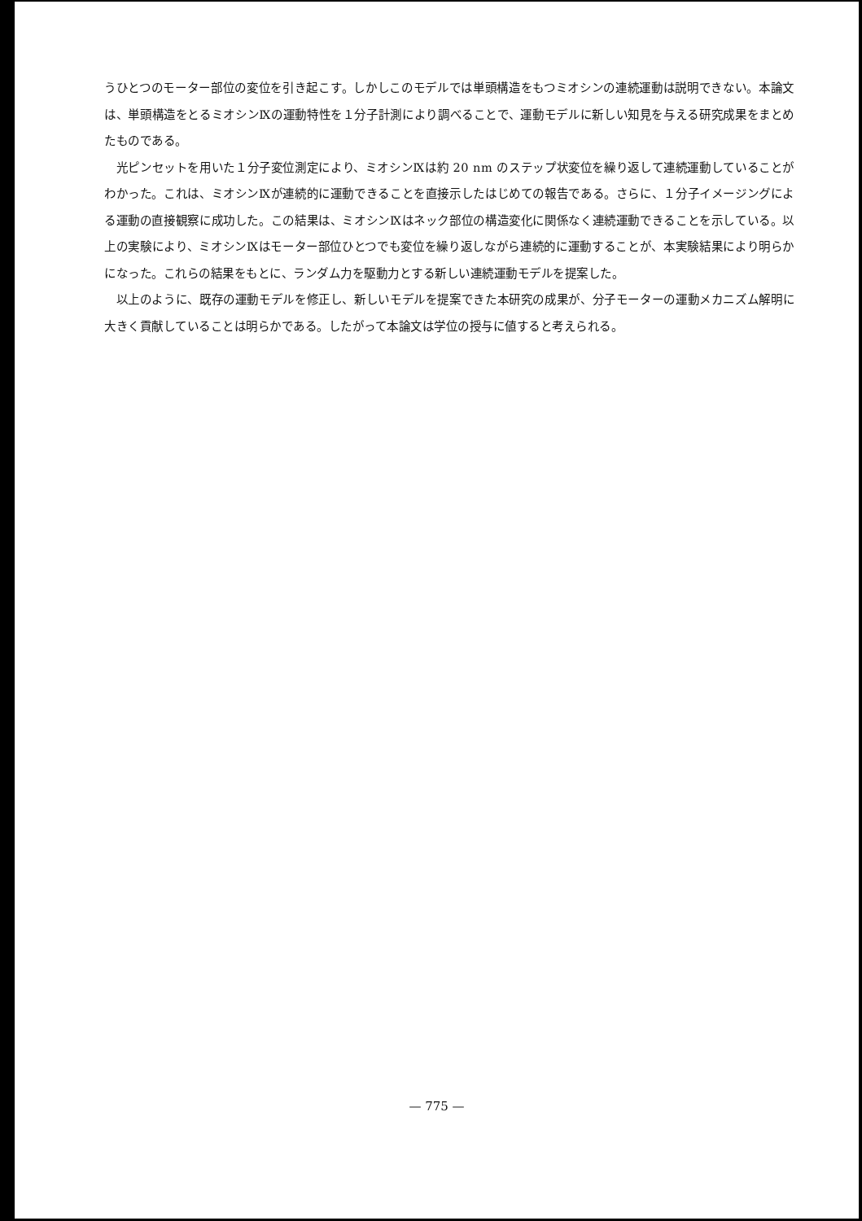うひとつのモーター部位の変位を引き起こす。しかしこのモデルでは単頭構造をもつミオシンの連続運動は説明できない。本論文は、単頭構造をとるミオシンⅨの運動特性を１分子計測により調べることで、運動モデルに新しい知見を与える研究成果をまとめたものである。
　光ピンセットを用いた１分子変位測定により、ミオシンⅨは約 20 nm のステップ状変位を繰り返して連続運動していることがわかった。これは、ミオシンⅨが連続的に運動できることを直接示したはじめての報告である。さらに、１分子イメージングによる運動の直接観察に成功した。この結果は、ミオシンⅨはネック部位の構造変化に関係なく連続運動できることを示している。以上の実験により、ミオシンⅨはモーター部位ひとつでも変位を繰り返しながら連続的に運動することが、本実験結果により明らかになった。これらの結果をもとに、ランダム力を駆動力とする新しい連続運動モデルを提案した。
　以上のように、既存の運動モデルを修正し、新しいモデルを提案できた本研究の成果が、分子モーターの運動メカニズム解明に大きく貢献していることは明らかである。したがって本論文は学位の授与に値すると考えられる。
— 775 —